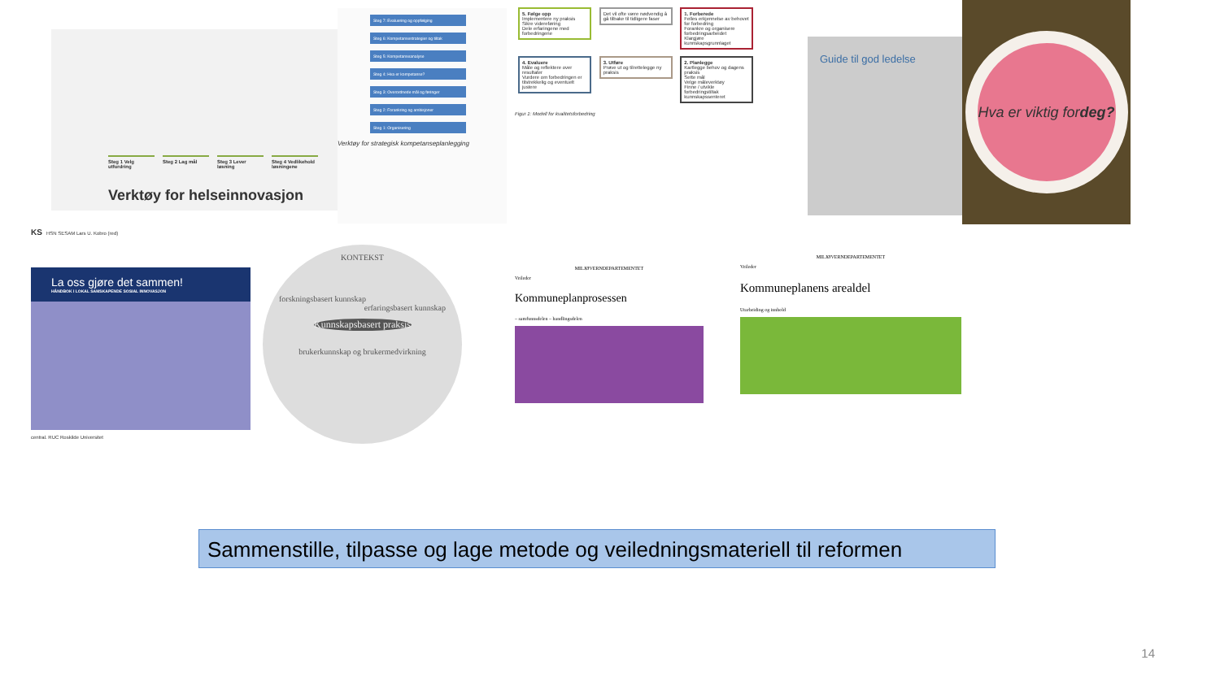Steg 1 Velg utfordring
Steg 2 Lag mål Steg 3 Lever løsning
Steg 4 Vedlikehold løsningene
Verktøy for helseinnovasjon
Steg 7: Evaluering og oppfølging
Steg 6: Kompetansestrategier og tiltak
Steg 5: Kompetanseanalyse
Steg 4: Hva er kompetanse?
Steg 3: Overordnede mål og føringer
Steg 2: Forankring og ambisjoner
Steg 1: Organisering
Verktøy for strategisk kompetanseplanlegging
5. Følge opp
Implementere ny praksis
Sikre videreføring
Dele erfaringene med forbedringene
Det vil ofte være nødvendig å gå tilbake til tidligere faser
1. Forberede
Felles erkjennelse av behovet for forbedring
Forankre og organisere forbedringsarbeidet
Klargjøre kunnskapsgrunnlaget
4. Evaluere
Måle og reflektere over resultater
Vurdere om forbedringen er tilstrekkelig og eventuelt justere
3. Utføre
Prøve ut og tilrettelegge ny praksis
2. Planlegge
Kartlegge behov og dagens praksis
Sette mål
Velge måleverktøy
Finne / utvikle forbedringstiltak
kunnskapssenteret
Figur 1: Modell for kvalitetsforbedring
Guide til god ledelse
Hva er viktig for deg?
KS HSN SESAM Lars U. Kobro (red)
La oss gjøre det sammen!
HÅNDBOK I LOKAL SAMSKAPENDE SOSIAL INNOVASJON
central. RUC Roskilde Universitet
KONTEKST
forskningsbasert kunnskap
erfaringsbasert kunnskap
Kunnskapsbasert praksis
brukerkunnskap og brukermedvirkning
MILJØVERNDEPARTEMENTET
Veileder
Kommuneplanprosessen
– samfunnsdelen – handlingsdelen
MILJØVERNDEPARTEMENTET
Veileder
Kommuneplanens arealdel
Utarbeiding og innhold
Sammenstille, tilpasse og lage metode og veiledningsmateriell til reformen
14